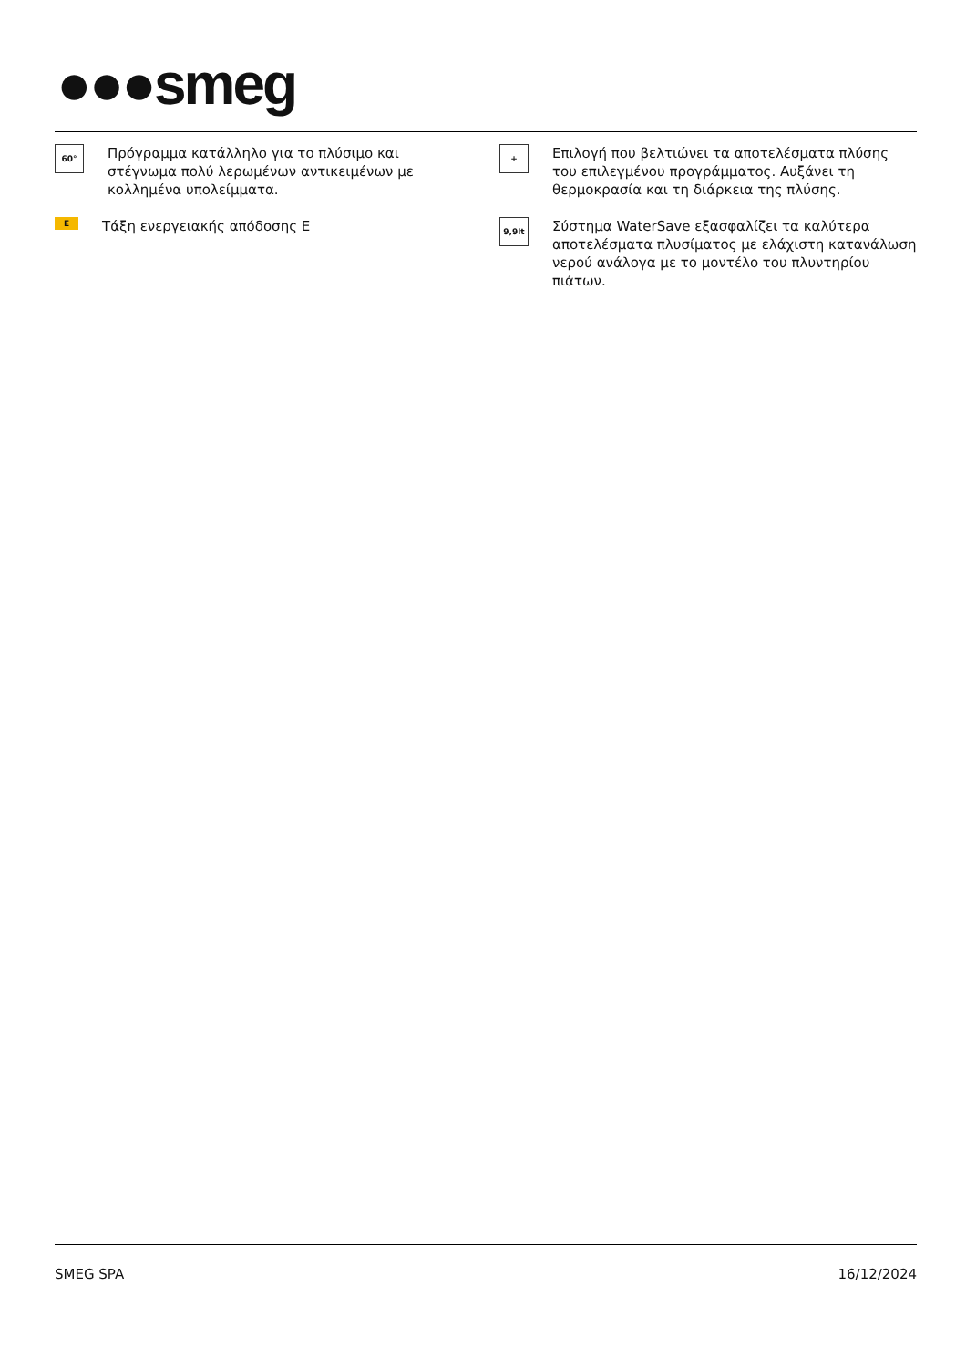●●●smeg
60°
Πρόγραμμα κατάλληλο για το πλύσιμο και στέγνωμα πολύ λερωμένων αντικειμένων με κολλημένα υπολείμματα.
+
Επιλογή που βελτιώνει τα αποτελέσματα πλύσης του επιλεγμένου προγράμματος. Αυξάνει τη θερμοκρασία και τη διάρκεια της πλύσης.
E
Τάξη ενεργειακής απόδοσης E
9,9lt
Σύστημα WaterSave εξασφαλίζει τα καλύτερα αποτελέσματα πλυσίματος με ελάχιστη κατανάλωση νερού ανάλογα με το μοντέλο του πλυντηρίου πιάτων.
SMEG SPA 16/12/2024